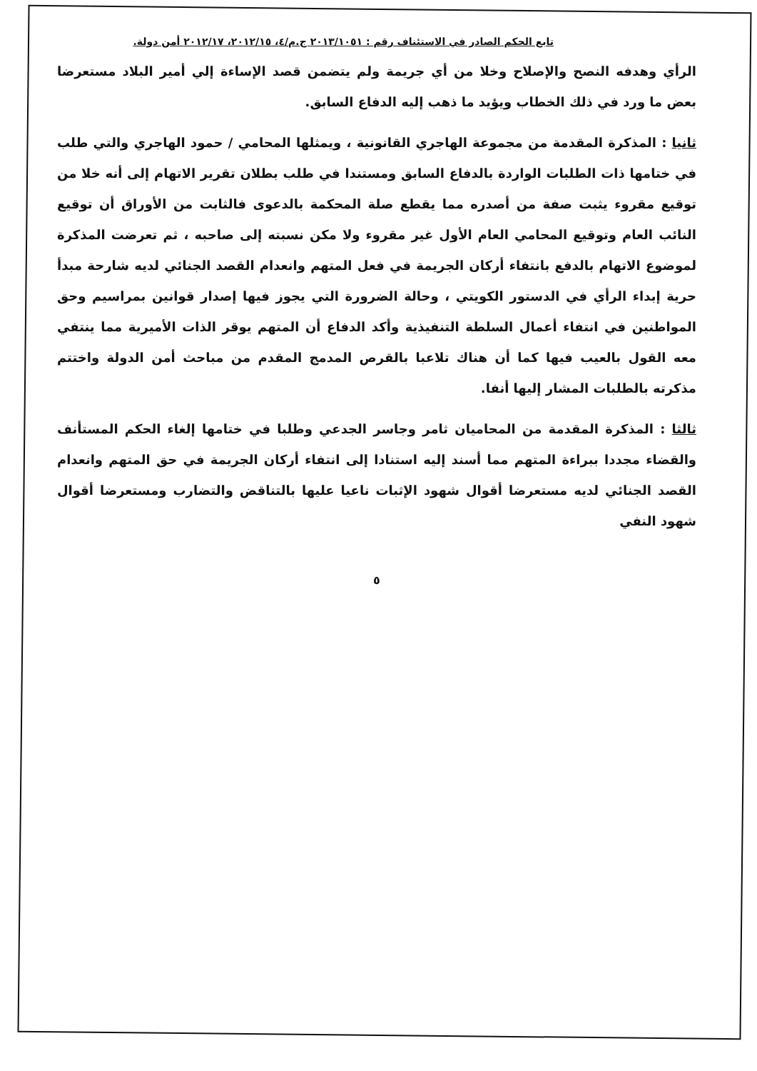تابع الحكم الصادر في الاستئناف رقم : ٢٠١٣/١٠٥١ ج.م/٤، ٢٠١٢/١٥، ٢٠١٢/١٧ أمن دولة.
الرأي وهدفه النصح والإصلاح وخلا من أي جريمة ولم يتضمن قصد الإساءة إلي أمير البلاد مستعرضا بعض ما ورد في ذلك الخطاب ويؤيد ما ذهب إليه الدفاع السابق.
ثانيا : المذكرة المقدمة من مجموعة الهاجري القانونية ، ويمثلها المحامي / حمود الهاجري والتي طلب في ختامها ذات الطلبات الواردة بالدفاع السابق ومستندا في طلب بطلان تقرير الاتهام إلى أنه خلا من توقيع مقروء يثبت صفة من أصدره مما يقطع صلة المحكمة بالدعوى فالثابت من الأوراق أن توقيع النائب العام وتوقيع المحامي العام الأول غير مقروء ولا مكن نسبته إلى صاحبه ، ثم تعرضت المذكرة لموضوع الاتهام بالدفع بانتفاء أركان الجريمة في فعل المتهم وانعدام القصد الجنائي لديه شارحة مبدأ حرية إبداء الرأي في الدستور الكويتي ، وحالة الضرورة التي يجوز فيها إصدار قوانين بمراسيم وحق المواطنين في انتفاء أعمال السلطة التنفيذية وأكد الدفاع أن المتهم يوقر الذات الأميرية مما ينتفي معه القول بالعيب فيها كما أن هناك تلاعبا بالقرص المدمج المقدم من مباحث أمن الدولة واختتم مذكرته بالطلبات المشار إليها أنفا.
ثالثا : المذكرة المقدمة من المحاميان ثامر وجاسر الجدعي وطلبا في ختامها إلغاء الحكم المستأنف والقضاء مجددا ببراءة المتهم مما أسند إليه استنادا إلى انتفاء أركان الجريمة في حق المتهم وانعدام القصد الجنائي لديه مستعرضا أقوال شهود الإثبات ناعيا عليها بالتناقض والتضارب ومستعرضا أقوال شهود النفي
٥